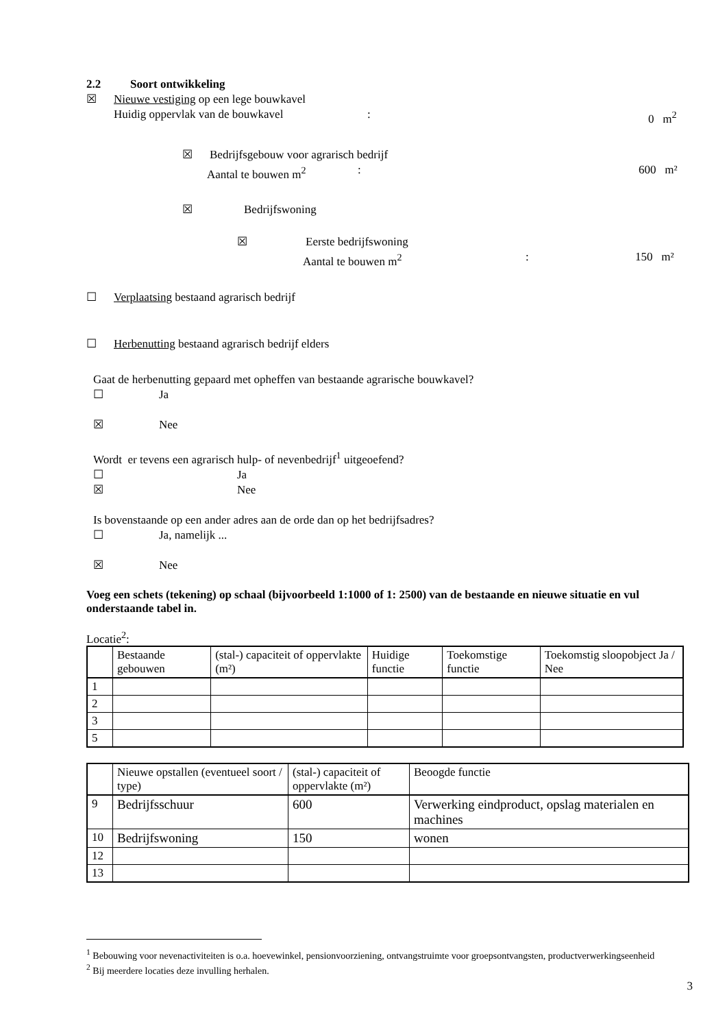2.2 Soort ontwikkeling
☒ Nieuwe vestiging op een lege bouwkavel
Huidig oppervlak van de bouwkavel: 0 m<sup>2</sup>
☒ Bedrijfsgebouw voor agrarisch bedrijf
Aantal te bouwen m<sup>2</sup>: 600 m²
☒ Bedrijfswoning
☒ Eerste bedrijfswoning
Aantal te bouwen m<sup>2</sup>: 150 m²
☐ Verplaatsing bestaand agrarisch bedrijf
☐ Herbenutting bestaand agrarisch bedrijf elders
Gaat de herbenutting gepaard met opheffen van bestaande agrarische bouwkavel?
☐ Ja
☒ Nee
Wordt er tevens een agrarisch hulp- of nevenbedrijf<sup>1</sup> uitgeoefend?
☐ Ja
☒ Nee
Is bovenstaande op een ander adres aan de orde dan op het bedrijfsadres?
☐ Ja, namelijk ...
☒ Nee
Voeg een schets (tekening) op schaal (bijvoorbeeld 1:1000 of 1: 2500) van de bestaande en nieuwe situatie en vul onderstaande tabel in.
Locatie<sup>2</sup>:
| | Bestaande gebouwen | (stal-) capaciteit of oppervlakte (m²) | Huidige functie | Toekomstige functie | Toekomstig sloopobject Ja / Nee |
| 1 | | | | | |
| 2 | | | | | |
| 3 | | | | | |
| 5 | | | | | |
| | Nieuwe opstallen (eventueel soort / type) | (stal-) capaciteit of oppervlakte (m²) | Beoogde functie |
| 9 | Bedrijfsschuur | 600 | Verwerking eindproduct, opslag materialen en machines |
| 10 | Bedrijfswoning | 150 | wonen |
| 12 | | | |
| 13 | | | |
<sup>1</sup> Bebouwing voor nevenactiviteiten is o.a. hoevewinkel, pensionvoorziening, ontvangstruimte voor groepsontvangsten, productverwerkingseenheid
<sup>2</sup> Bij meerdere locaties deze invulling herhalen.
3